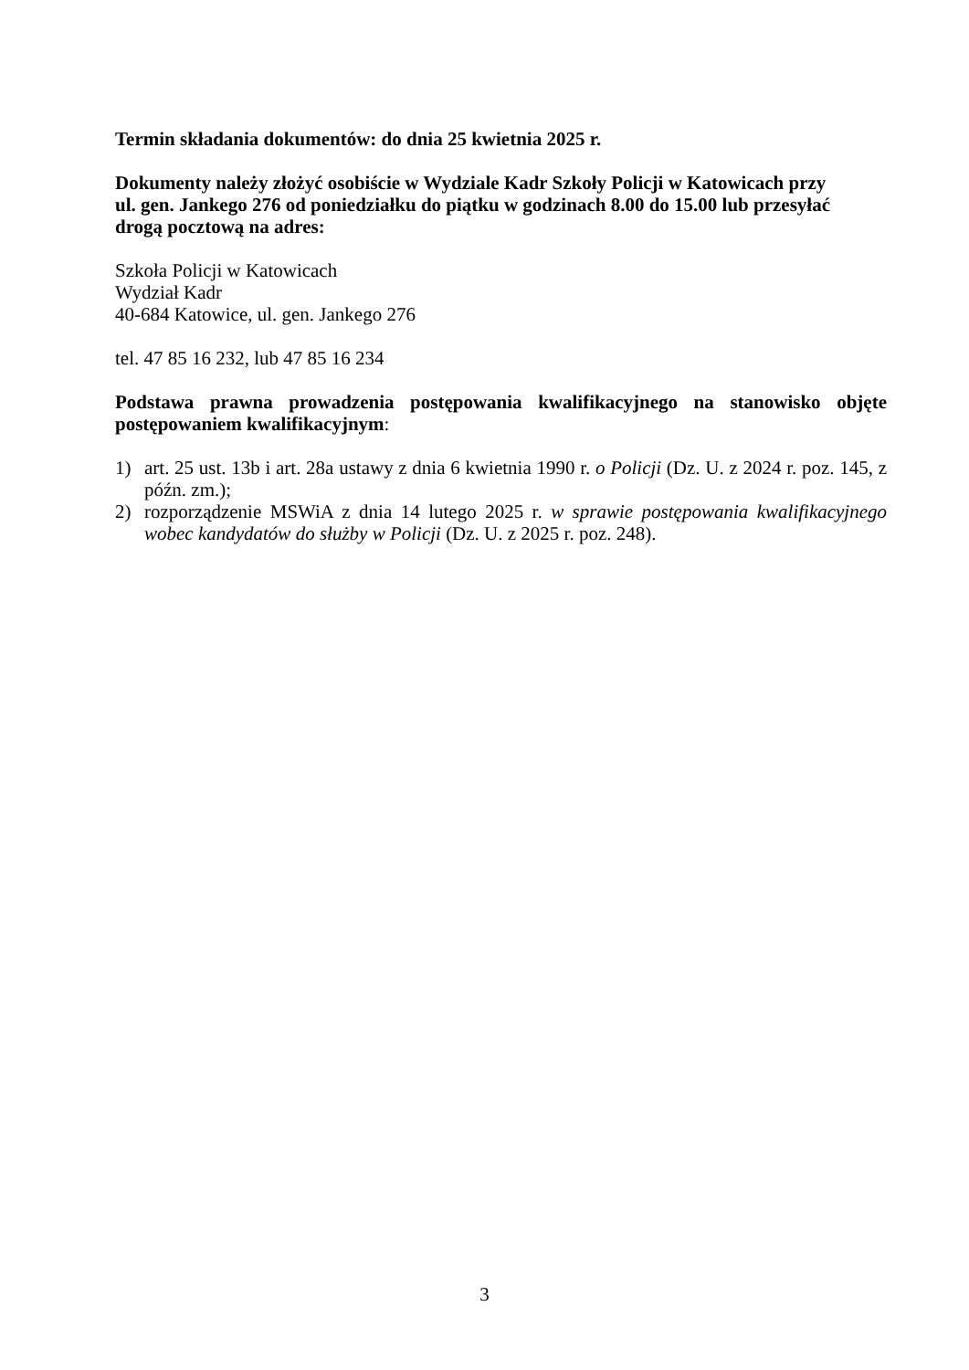Termin składania dokumentów: do dnia 25 kwietnia 2025 r.
Dokumenty należy złożyć osobiście w Wydziale Kadr Szkoły Policji w Katowicach przy
ul. gen. Jankego 276 od poniedziałku do piątku w godzinach 8.00 do 15.00 lub przesyłać
drogą pocztową na adres:
Szkoła Policji w Katowicach
Wydział Kadr
40-684 Katowice, ul. gen. Jankego 276
tel. 47 85 16 232, lub 47 85 16 234
Podstawa prawna prowadzenia postępowania kwalifikacyjnego na stanowisko objęte postępowaniem kwalifikacyjnym:
1) art. 25 ust. 13b i art. 28a ustawy z dnia 6 kwietnia 1990 r. o Policji (Dz. U. z 2024 r. poz. 145, z późn. zm.);
2) rozporządzenie MSWiA z dnia 14 lutego 2025 r. w sprawie postępowania kwalifikacyjnego wobec kandydatów do służby w Policji (Dz. U. z 2025 r. poz. 248).
3